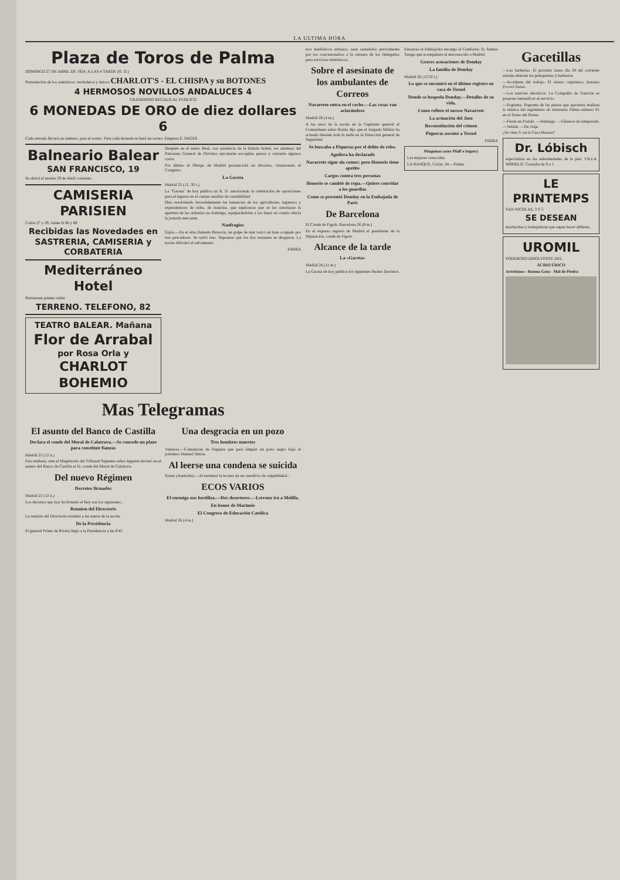LA ULTIMA HORA
Plaza de Toros de Palma
DOMINGO 27 DE ABRIL DE 1924. A LAS 4 TARDE (H. O.)
Presentación de los auténticos, verdaderos y únicos CHARLOT'S - EL CHISPA y su BOTONES
4 HERMOSOS NOVILLOS ANDALUCES 4
GRANDIOSO REGALO AL PUBLICO
6 MONEDAS DE ORO de diez dollares 6
Cada entrada llevará un número, para el sorteo. Para cada moneda se hará un sorteo. Empresa E. PAGES.
Balneario Balear
SAN FRANCISCO, 19
Se abrirá el martes 29 de Abril corriente.
CAMISERIA PARISIEN
Colón 27 y 29, Jaime II 86 y 88
Recibidas las Novedades en
SASTRERIA, CAMISERIA y CORBATERIA
Mediterráneo Hotel
Restaurant primer orden
TERRENO. TELEFONO, 82
TEATRO BALEAR. Mañana
Flor de Arrabal
por Rosa Orla y
CHARLOT BOHEMIO
Después en el teatro Real, con asistencia de la Infanta Isabel, los alumnos del Patronato General de Párvulos ejecutarán escogidas piezas y cantarán algunos coros.
Por último el Obispo de Madrid pronunciará un discurso, clausurando el Congreso.
La Gaceta
Madrid 25 (12, 30 t.)
La "Gaceta" de hoy publica un R. D. autorizando la celebración de oposiciones para el ingreso en el cuerpo auxiliar de contabilidad.
Otro resolviendo favorablemente las instancias de los agricultores, lagareros y expendedores de sidra, de Asturias, que suplicaron que se les autorizase la apertura de las sidrerías en domingo, equiparándolas a los bares en cuanto afecta la jornada mercante.
Naufragios
Gijón.—En el sitio llamado Buracón, un golpe de mar volcó un bote ocupado por tres pescadores. Se salvó uno. Suponese que los dos restantes se ahogaron. La noche dificultó el salvamento.
FABRA
Mas Telegramas
El asunto del Banco de Castilla
Declara el conde del Moral de Calatrava.—Se concede un plazo para constituir fianzas
Madrid 25 (12 n.)
Esta mañana, ante el Magistrado del Tribunal Supremo señor Appelet declaró en el asunto del Banco de Castilla el Sr. conde del Moral de Calatrava.
Del nuevo Régimen
Decretos firmados
Madrid 25 (12 n.)
Los decretos que hoy ha firmado el Rey son los siguientes...
Reunion del Directorio
La reunión del Directorio terminó a las nueve de la noche.
De la Presidencia
El general Primo de Rivera llegó a la Presidencia a las 8'45.
Una desgracia en un pozo
Tres hombres muertos
Valencia.—Comunican de Enguera que para limpiar un pozo negro bajó el jornalero Manuel Simón.
Al leerse una condena se suicida
Syney (Australia).—Al terminar la lectura de un veredicto de culpabilidad...
ECOS VARIOS
El enemigo nos hostiliza.—Dos desertores.—Lerroux irá a Melilla.
En honor de Marimée
El Congreso de Educación Católica
Madrid 26 (4 m.)
tros telefónicos urbanos, sean sometidos previamente por los concesionarios a la censura de los Delegados para servicios telefónicos.
Sobre el asesinato de los ambulantes de Correos
Navarrete entra en el coche.—Las cosas van aclarándose
Madrid 26 (4 m.)
A las once de la noche en la Capitanía general el Comandante señor Rodas dijo que el Juzgado Militar ha actuado durante toda la tarde en la Dirección general de Seguridad.
Se buscaba a Piqueras por el delito de robo.
Aguilera ha declarado
Navarrete sigue sin comer; pero Honorio tiene apetito
Cargos contra tres personas
Honorio se cambió de ropa.—Quiere convidar a los guardias
Como se presentó Donday en la Embajada de París
De Barcelona
El Conde de Figols. Barcelona 26 (6 m.)
En el expreso regresó de Madrid el presidente de la Diputación, conde de Figols.
Alcance de la tarde
La «Gaceta»
Madrid 26 (11 m.)
La Gaceta de hoy publica los siguientes Reales Decretos.
Entonces el Embajador encargó al Comisario Sr. Ramos Taraga que acompañara al desconocido a Madrid.
Graves acusaciones de Donday
La familia de Donday
Madrid 26 (12'10 t.)
Lo que se encontró en el último registro en casa de Teruel
Donde se hospeda Donday.—Detalles de su vida.
Como refiere el suceso Navarrete
La actuación del Juez
Reconstitución del crimen
Piqueras asesinó a Teruel
FABRA
Máquinas coser Pfaff e Impery
Las mejores conocidas.
LA BANQUE, Colón, 34.—Palma
Gacetillas
—Las barberías. El próximo lunes día 28 del corriente estarán abiertas las peluquerías y barberías.
—Accidente del trabajo. El obrero carpintero, Antonio Pocoví Sansó.
—Los tranvías eléctricos. La Compañía de Tranvías se propone intensificar el servicio.
—Pograma. Pograma de las piezas que ejecutará mañana la música del regimiento de infantería Palma número 61 en el Paseo del Borne.
—Fiesta en Portals. —Hallazgo. —Géneros de temporada. —Velada. —De viaje.
¿Se viste V. en la Casa Matons?
Dr. Lóbisch
especialista en las enfermedades de la piel. VILLA MODELO. Consulta de 9 a 1
LE PRINTEMPS
SAN NICOLAS, 3 Y 5
SE DESEAN
muchachas y trabajadoras que sepan hacer alfileres.
UROMIL
PODEROSO DISOLVENTE DEL
ÁCIDO ÚRICO
Artritismo - Reuma Gota - Mal de Piedra